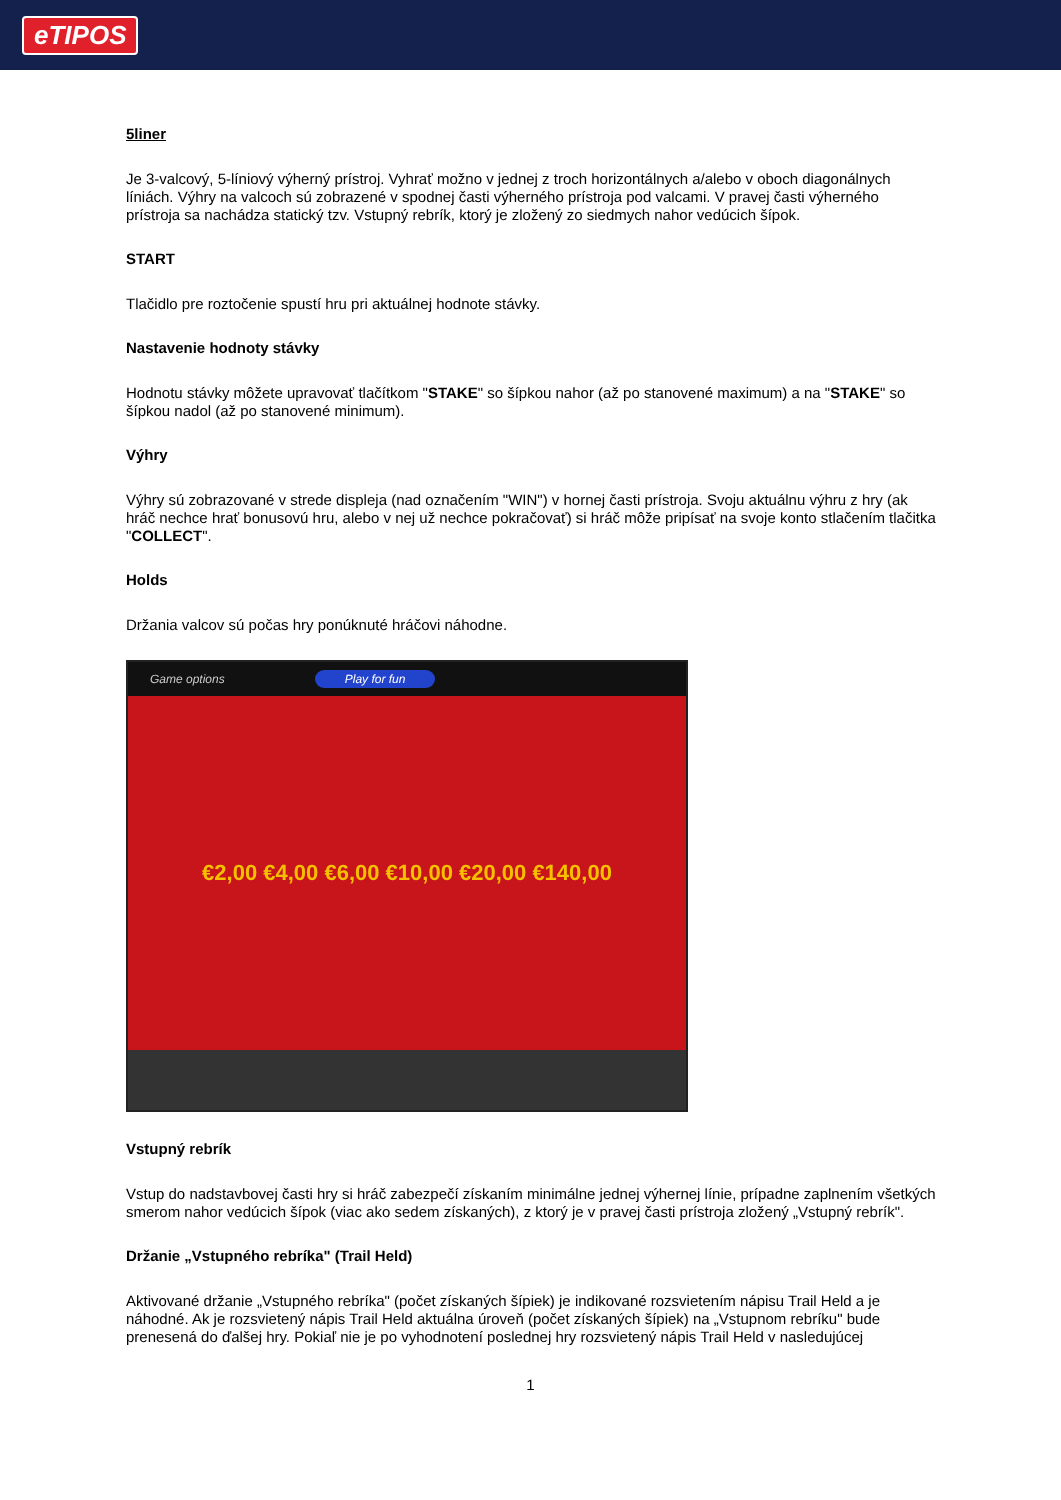eTIPOS
5liner
Je 3-valcový, 5-líniový výherný prístroj. Vyhrať možno v jednej z troch horizontálnych a/alebo v oboch diagonálnych líniách. Výhry na valcoch sú zobrazené v spodnej časti výherného prístroja pod valcami. V pravej časti výherného prístroja sa nachádza statický tzv. Vstupný rebrík, ktorý je zložený zo siedmych nahor vedúcich šípok.
START
Tlačidlo pre roztočenie spustí hru pri aktuálnej hodnote stávky.
Nastavenie hodnoty stávky
Hodnotu stávky môžete upravovať tlačítkom "STAKE" so šípkou nahor (až po stanovené maximum) a na "STAKE" so šípkou nadol (až po stanovené minimum).
Výhry
Výhry sú zobrazované v strede displeja (nad označením "WIN") v hornej časti prístroja. Svoju aktuálnu výhru z hry (ak hráč nechce hrať bonusovú hru, alebo v nej už nechce pokračovať) si hráč môže pripísať na svoje konto stlačením tlačitka "COLLECT".
Holds
Držania valcov sú počas hry ponúknuté hráčovi náhodne.
Game options Play for fun
€2,00 €4,00 €6,00 €10,00 €20,00 €140,00
Vstupný rebrík
Vstup do nadstavbovej časti hry si hráč zabezpečí získaním minimálne jednej výhernej línie, prípadne zaplnením všetkých smerom nahor vedúcich šípok (viac ako sedem získaných), z ktorý je v pravej časti prístroja zložený „Vstupný rebrík".
Držanie „Vstupného rebríka" (Trail Held)
Aktivované držanie „Vstupného rebríka" (počet získaných šípiek) je indikované rozsvietením nápisu Trail Held a je náhodné. Ak je rozsvietený nápis Trail Held aktuálna úroveň (počet získaných šípiek) na „Vstupnom rebríku" bude prenesená do ďalšej hry. Pokiaľ nie je po vyhodnotení poslednej hry rozsvietený nápis Trail Held v nasledujúcej
1